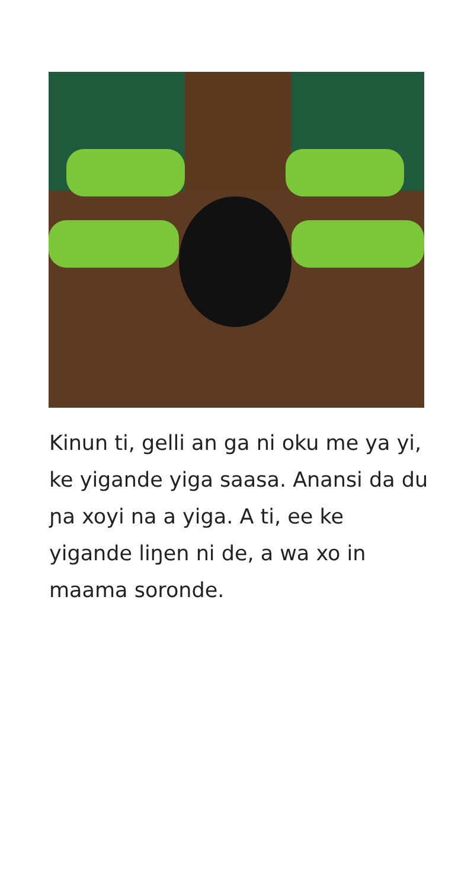Kinun ti, gelli an ga ni oku me ya yi, ke yigande yiga saasa. Anansi da du ɲa xoyi na a yiga. A ti, ee ke yigande liŋen ni de, a wa xo in maama soronde.